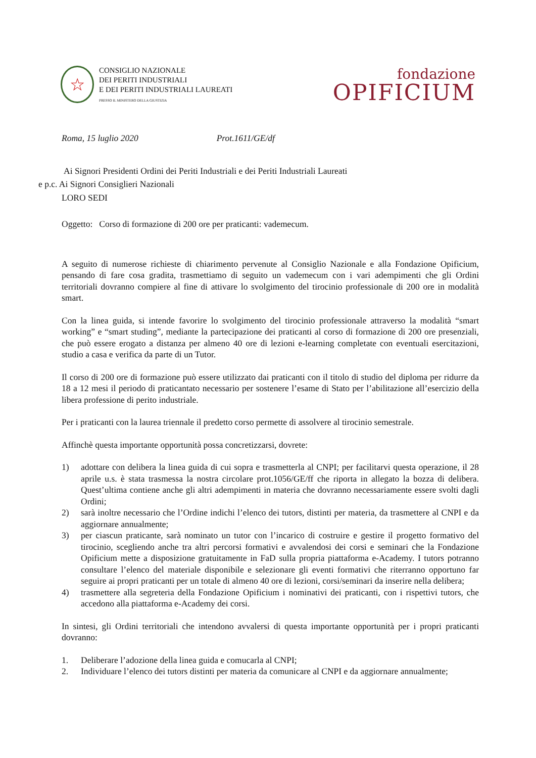☆
CONSIGLIO NAZIONALE
DEI PERITI INDUSTRIALI
E DEI PERITI INDUSTRIALI LAUREATI
PRESSO IL MINISTERO DELLA GIUSTIZIA
fondazione
OPIFICIUM
Roma, 15 luglio 2020 Prot.1611/GE/df
Ai Signori Presidenti Ordini dei Periti Industriali e dei Periti Industriali Laureati
e p.c. Ai Signori Consiglieri Nazionali
LORO SEDI
Oggetto: Corso di formazione di 200 ore per praticanti: vademecum.
A seguito di numerose richieste di chiarimento pervenute al Consiglio Nazionale e alla Fondazione Opificium, pensando di fare cosa gradita, trasmettiamo di seguito un vademecum con i vari adempimenti che gli Ordini territoriali dovranno compiere al fine di attivare lo svolgimento del tirocinio professionale di 200 ore in modalità smart.
Con la linea guida, si intende favorire lo svolgimento del tirocinio professionale attraverso la modalità “smart working” e “smart studing”, mediante la partecipazione dei praticanti al corso di formazione di 200 ore presenziali, che può essere erogato a distanza per almeno 40 ore di lezioni e-learning completate con eventuali esercitazioni, studio a casa e verifica da parte di un Tutor.
Il corso di 200 ore di formazione può essere utilizzato dai praticanti con il titolo di studio del diploma per ridurre da 18 a 12 mesi il periodo di praticantato necessario per sostenere l’esame di Stato per l’abilitazione all’esercizio della libera professione di perito industriale.
Per i praticanti con la laurea triennale il predetto corso permette di assolvere al tirocinio semestrale.
Affinchè questa importante opportunità possa concretizzarsi, dovrete:
1) adottare con delibera la linea guida di cui sopra e trasmetterla al CNPI; per facilitarvi questa operazione, il 28 aprile u.s. è stata trasmessa la nostra circolare prot.1056/GE/ff che riporta in allegato la bozza di delibera. Quest’ultima contiene anche gli altri adempimenti in materia che dovranno necessariamente essere svolti dagli Ordini;
2) sarà inoltre necessario che l’Ordine indichi l’elenco dei tutors, distinti per materia, da trasmettere al CNPI e da aggiornare annualmente;
3) per ciascun praticante, sarà nominato un tutor con l’incarico di costruire e gestire il progetto formativo del tirocinio, scegliendo anche tra altri percorsi formativi e avvalendosi dei corsi e seminari che la Fondazione Opificium mette a disposizione gratuitamente in FaD sulla propria piattaforma e-Academy. I tutors potranno consultare l’elenco del materiale disponibile e selezionare gli eventi formativi che riterranno opportuno far seguire ai propri praticanti per un totale di almeno 40 ore di lezioni, corsi/seminari da inserire nella delibera;
4) trasmettere alla segreteria della Fondazione Opificium i nominativi dei praticanti, con i rispettivi tutors, che accedono alla piattaforma e-Academy dei corsi.
In sintesi, gli Ordini territoriali che intendono avvalersi di questa importante opportunità per i propri praticanti dovranno:
1. Deliberare l’adozione della linea guida e comucarla al CNPI;
2. Individuare l’elenco dei tutors distinti per materia da comunicare al CNPI e da aggiornare annualmente;